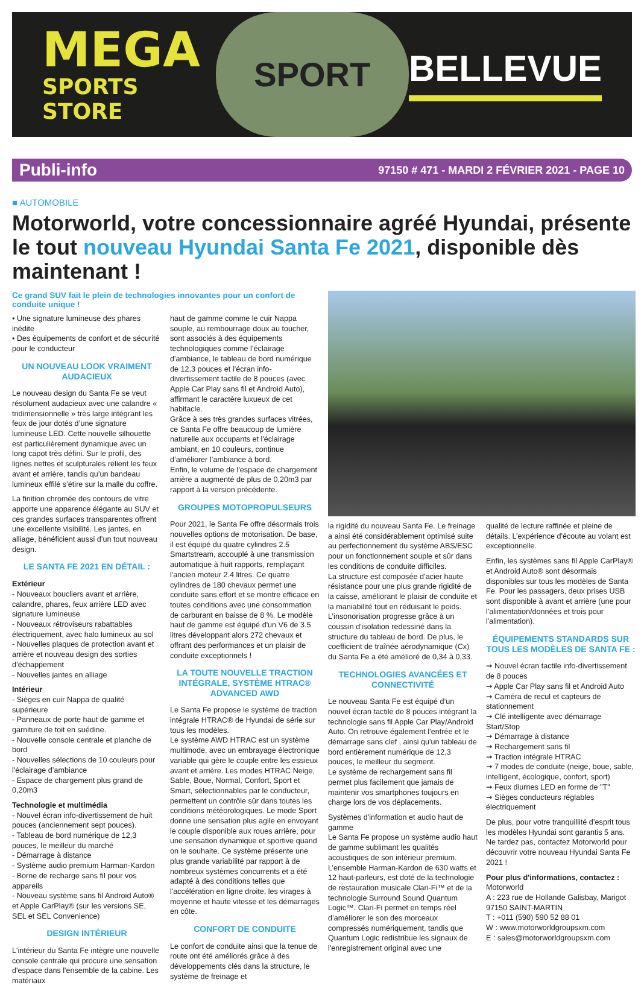MEGA
SPORTS STORE
SPORT
BELLEVUE
Publi-info 97150 # 471 - MARDI 2 FÉVRIER 2021 - PAGE 10
■ AUTOMOBILE
Motorworld, votre concessionnaire agréé Hyundai, présente le tout nouveau Hyundai Santa Fe 2021, disponible dès maintenant !
Ce grand SUV fait le plein de technologies innovantes pour un confort de conduite unique !
• Une signature lumineuse des phares inédite
• Des équipements de confort et de sécurité pour le conducteur
UN NOUVEAU LOOK VRAIMENT AUDACIEUX
Le nouveau design du Santa Fe se veut résolument audacieux avec une calandre « tridimensionnelle » très large intégrant les feux de jour dotés d’une signature lumineuse LED. Cette nouvelle silhouette est particulièrement dynamique avec un long capot très défini. Sur le profil, des lignes nettes et sculpturales relient les feux avant et arrière, tandis qu’un bandeau lumineux effilé s’étire sur la malle du coffre.
La finition chromée des contours de vitre apporte une apparence élégante au SUV et ces grandes surfaces transparentes offrent une excellente visibilité. Les jantes, en alliage, bénéficient aussi d’un tout nouveau design.
LE SANTA FE 2021 EN DÉTAIL :
Extérieur
- Nouveaux boucliers avant et arrière, calandre, phares, feux arrière LED avec signature lumineuse
- Nouveaux rétroviseurs rabattables électriquement, avec halo lumineux au sol
- Nouvelles plaques de protection avant et arrière et nouveau design des sorties d’échappement
- Nouvelles jantes en alliage
Intérieur
- Sièges en cuir Nappa de qualité supérieure
- Panneaux de porte haut de gamme et garniture de toit en suédine.
- Nouvelle console centrale et planche de bord
- Nouvelles sélections de 10 couleurs pour l'éclairage d’ambiance
- Espace de chargement plus grand de 0,20m3
Technologie et multimédia
- Nouvel écran info-divertissement de huit pouces (anciennement sept pouces).
- Tableau de bord numérique de 12,3 pouces, le meilleur du marché
- Démarrage à distance
- Système audio premium Harman-Kardon
- Borne de recharge sans fil pour vos appareils
- Nouveau système sans fil Android Auto® et Apple CarPlay® (sur les versions SE, SEL et SEL Convenience)
DESIGN INTÉRIEUR
L'intérieur du Santa Fe intègre une nouvelle console centrale qui procure une sensation d'espace dans l'ensemble de la cabine. Les matériaux
haut de gamme comme le cuir Nappa souple, au rembourrage doux au toucher, sont associés à des équipements technologiques comme l’éclairage d'ambiance, le tableau de bord numérique de 12,3 pouces et l’écran info-divertissement tactile de 8 pouces (avec Apple Car Play sans fil et Android Auto), affirmant le caractère luxueux de cet habitacle.
Grâce à ses très grandes surfaces vitrées, ce Santa Fe offre beaucoup de lumière naturelle aux occupants et l'éclairage ambiant, en 10 couleurs, continue d’améliorer l’ambiance à bord.
Enfin, le volume de l'espace de chargement arrière a augmenté de plus de 0,20m3 par rapport à la version précédente.
GROUPES MOTOPROPULSEURS
Pour 2021, le Santa Fe offre désormais trois nouvelles options de motorisation. De base, il est équipé du quatre cylindres 2.5 Smartstream, accouplé à une transmission automatique à huit rapports, remplaçant l'ancien moteur 2.4 litres. Ce quatre cylindres de 180 chevaux permet une conduite sans effort et se montre efficace en toutes conditions avec une consommation de carburant en baisse de 8 %. Le modèle haut de gamme est équipé d'un V6 de 3.5 litres développant alors 272 chevaux et offrant des performances et un plaisir de conduite exceptionnels !
LA TOUTE NOUVELLE TRACTION INTÉGRALE, SYSTÈME HTRAC® ADVANCED AWD
Le Santa Fe propose le système de traction intégrale HTRAC® de Hyundai de série sur tous les modèles.
Le système AWD HTRAC est un système multimode, avec un embrayage électronique variable qui gère le couple entre les essieux avant et arrière. Les modes HTRAC Neige, Sable, Boue, Normal, Confort, Sport et Smart, sélectionnables par le conducteur, permettent un contrôle sûr dans toutes les conditions météorologiques. Le mode Sport donne une sensation plus agile en envoyant le couple disponible aux roues arrière, pour une sensation dynamique et sportive quand on le souhaite. Ce système présente une plus grande variabilité par rapport à de nombreux systèmes concurrents et a été adapté à des conditions telles que l'accélération en ligne droite, les virages à moyenne et haute vitesse et les démarrages en côte.
CONFORT DE CONDUITE
Le confort de conduite ainsi que la tenue de route ont été améliorés grâce à des développements clés dans la structure, le système de freinage et
la rigidité du nouveau Santa Fe. Le freinage a ainsi été considérablement optimisé suite au perfectionnement du système ABS/ESC pour un fonctionnement souple et sûr dans les conditions de conduite difficiles.
La structure est composée d’acier haute résistance pour une plus grande rigidité de la caisse, améliorant le plaisir de conduite et la maniabilité tout en réduisant le poids. L’insonorisation progresse grâce à un coussin d'isolation redessiné dans la structure du tableau de bord. De plus, le coefficient de traînée aérodynamique (Cx) du Santa Fe a été amélioré de 0,34 à 0,33.
TECHNOLOGIES AVANCÉES ET CONNECTIVITÉ
Le nouveau Santa Fe est équipé d’un nouvel écran tactile de 8 pouces intégrant la technologie sans fil Apple Car Play/Android Auto. On retrouve également l’entrée et le démarrage sans clef , ainsi qu'un tableau de bord entièrement numérique de 12,3 pouces, le meilleur du segment.
Le système de rechargement sans fil permet plus facilement que jamais de maintenir vos smartphones toujours en charge lors de vos déplacements.
Systèmes d'information et audio haut de gamme
Le Santa Fe propose un système audio haut de gamme sublimant les qualités acoustiques de son intérieur premium. L’ensemble Harman-Kardon de 630 watts et 12 haut-parleurs, est doté de la technologie de restauration musicale Clari-Fi™ et de la technologie Surround Sound Quantum Logic™. Clari-Fi permet en temps réel d’améliorer le son des morceaux compressés numériquement, tandis que Quantum Logic redistribue les signaux de l'enregistrement original avec une
qualité de lecture raffinée et pleine de détails. L’expérience d'écoute au volant est exceptionnelle.
Enfin, les systèmes sans fil Apple CarPlay® et Android Auto® sont désormais disponibles sur tous les modèles de Santa Fe. Pour les passagers, deux prises USB sont disponible à avant et arrière (une pour l'alimentation/données et trois pour l'alimentation).
ÉQUIPEMENTS STANDARDS SUR TOUS LES MODÈLES DE SANTA FE :
➞ Nouvel écran tactile info-divertissement de 8 pouces
➞ Apple Car Play sans fil et Android Auto
➞ Caméra de recul et capteurs de stationnement
➞ Clé intelligente avec démarrage Start/Stop
➞ Démarrage à distance
➞ Rechargement sans fil
➞ Traction intégrale HTRAC
➞ 7 modes de conduite (neige, boue, sable, intelligent, écologique, confort, sport)
➞ Feux diurnes LED en forme de "T"
➞ Sièges conducteurs réglables électriquement
De plus, pour votre tranquillité d’esprit tous les modèles Hyundai sont garantis 5 ans. Ne tardez pas, contactez Motorworld pour découvrir votre nouveau Hyundai Santa Fe 2021 !
Pour plus d'informations, contactez :
Motorworld
A : 223 rue de Hollande Galisbay, Marigot 97150 SAINT-MARTIN
T : +011 (590) 590 52 88 01
W : www.motorworldgroupsxm.com
E : sales@motorworldgroupsxm.com